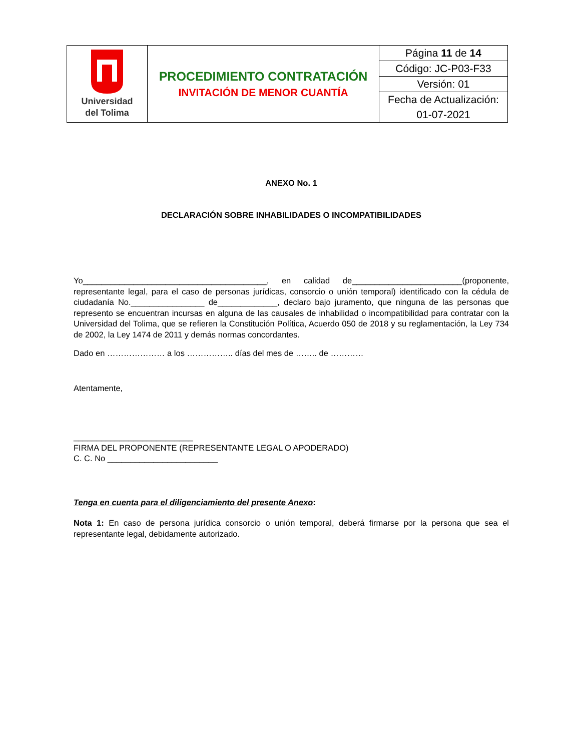| Universidad del Tolima | PROCEDIMIENTO CONTRATACIÓN INVITACIÓN DE MENOR CUANTÍA | Página 11 de 14 |
| | | Código: JC-P03-F33 |
| | | Versión: 01 |
| | | Fecha de Actualización: |
| | | 01-07-2021 |
ANEXO No. 1
DECLARACIÓN SOBRE INHABILIDADES O INCOMPATIBILIDADES
Yo________________________________________, en calidad de________________________(proponente, representante legal, para el caso de personas jurídicas, consorcio o unión temporal) identificado con la cédula de ciudadanía No.________________ de_____________, declaro bajo juramento, que ninguna de las personas que represento se encuentran incursas en alguna de las causales de inhabilidad o incompatibilidad para contratar con la Universidad del Tolima, que se refieren la Constitución Política, Acuerdo 050 de 2018 y su reglamentación, la Ley 734 de 2002, la Ley 1474 de 2011 y demás normas concordantes.
Dado en ………………… a los …………….. días del mes de …….. de …………
Atentamente,
__________________________
FIRMA DEL PROPONENTE (REPRESENTANTE LEGAL O APODERADO)
C. C. No ________________________
Tenga en cuenta para el diligenciamiento del presente Anexo:
Nota 1: En caso de persona jurídica consorcio o unión temporal, deberá firmarse por la persona que sea el representante legal, debidamente autorizado.